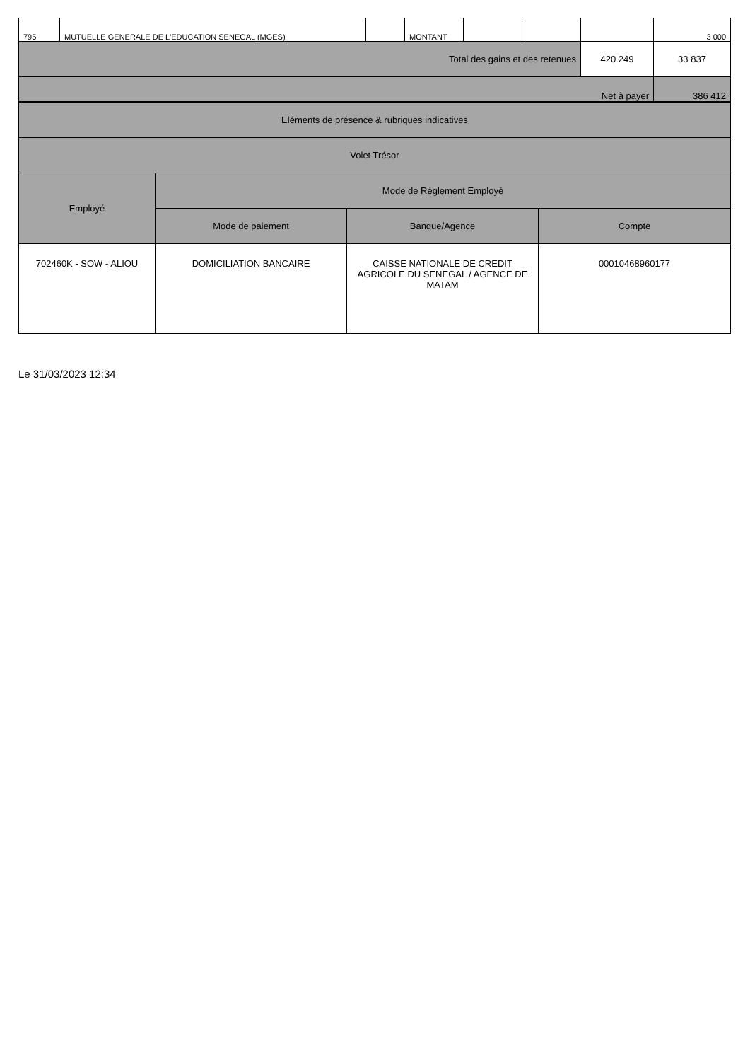| 795 | MUTUELLE GENERALE DE L'EDUCATION SENEGAL (MGES) | | MONTANT | | | | 3 000 |
| Total des gains et des retenues | | | | | | 420 249 | 33 837 |
| Net à payer | | | | | | | 386 412 |
| Eléments de présence & rubriques indicatives | | | |
| Volet Trésor | | | |
| Employé | Mode de Réglement Employé | | |
| | Mode de paiement | Banque/Agence | Compte |
| 702460K - SOW - ALIOU | DOMICILIATION BANCAIRE | CAISSE NATIONALE DE CREDIT AGRICOLE DU SENEGAL / AGENCE DE MATAM | 00010468960177 |
Le 31/03/2023 12:34